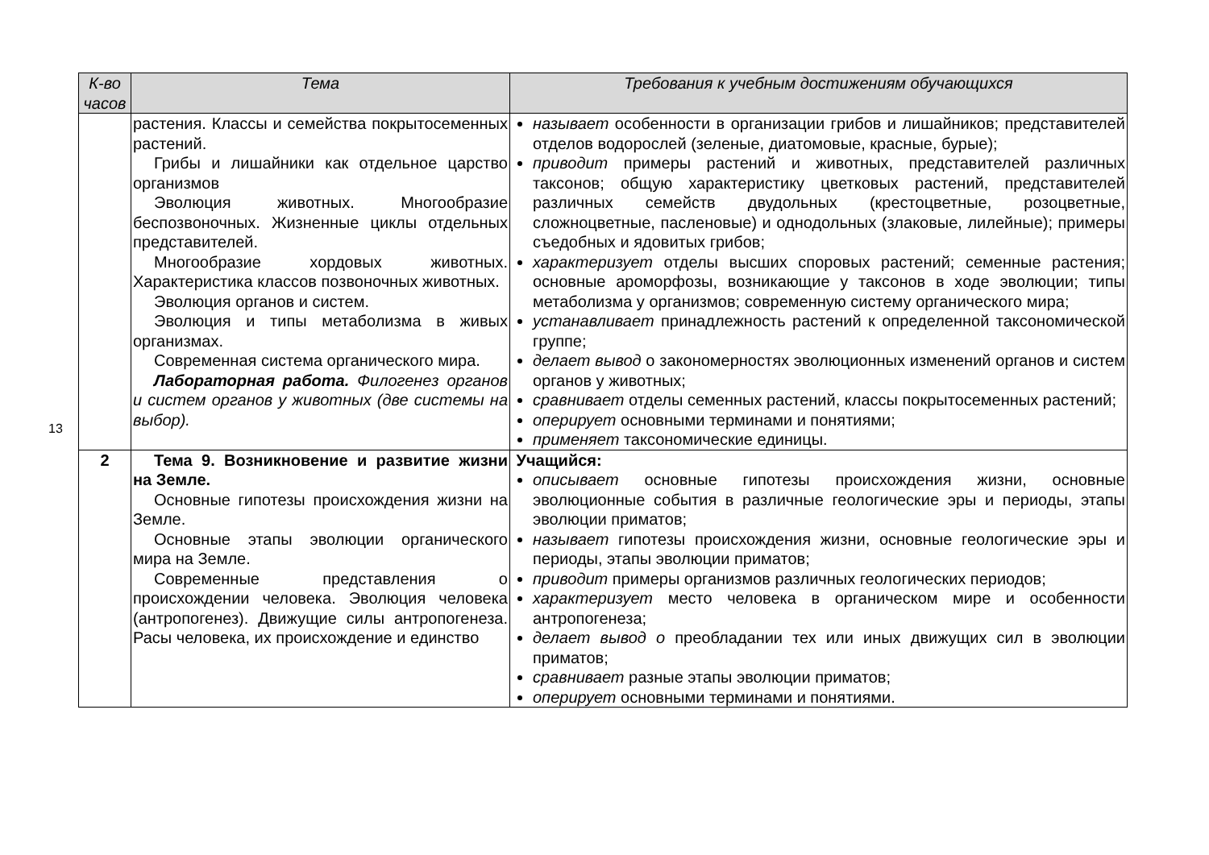13
| К-во часов | Тема | Требования к учебным достижениям обучающихся |
| --- | --- | --- |
| | растения. Классы и семейства покрытосеменных растений. Грибы и лишайники как отдельное царство организмов Эволюция животных. Многообразие беспозвоночных. Жизненные циклы отдельных представителей. Многообразие хордовых животных. Характеристика классов позвоночных животных. Эволюция органов и систем. Эволюция и типы метаболизма в живых организмах. Современная система органического мира. Лабораторная работа. Филогенез органов и систем органов у животных (две системы на выбор). | называет особенности в организации грибов и лишайников; представителей отделов водорослей (зеленые, диатомовые, красные, бурые); приводит примеры растений и животных, представителей различных таксонов; общую характеристику цветковых растений, представителей различных семейств двудольных (крестоцветные, розоцветные, сложноцветные, пасленовые) и однодольных (злаковые, лилейные); примеры съедобных и ядовитых грибов; характеризует отделы высших споровых растений; семенные растения; основные ароморфозы, возникающие у таксонов в ходе эволюции; типы метаболизма у организмов; современную систему органического мира; устанавливает принадлежность растений к определенной таксономической группе; делает вывод о закономерностях эволюционных изменений органов и систем органов у животных; сравнивает отделы семенных растений, классы покрытосеменных растений; оперирует основными терминами и понятиями; применяет таксономические единицы. |
| 2 | Тема 9. Возникновение и развитие жизни на Земле. Основные гипотезы происхождения жизни на Земле. Основные этапы эволюции органического мира на Земле. Современные представления о происхождении человека. Эволюция человека (антропогенез). Движущие силы антропогенеза. Расы человека, их происхождение и единство | Учащийся: описывает основные гипотезы происхождения жизни, основные эволюционные события в различные геологические эры и периоды, этапы эволюции приматов; называет гипотезы происхождения жизни, основные геологические эры и периоды, этапы эволюции приматов; приводит примеры организмов различных геологических периодов; характеризует место человека в органическом мире и особенности антропогенеза; делает вывод о преобладании тех или иных движущих сил в эволюции приматов; сравнивает разные этапы эволюции приматов; оперирует основными терминами и понятиями. |